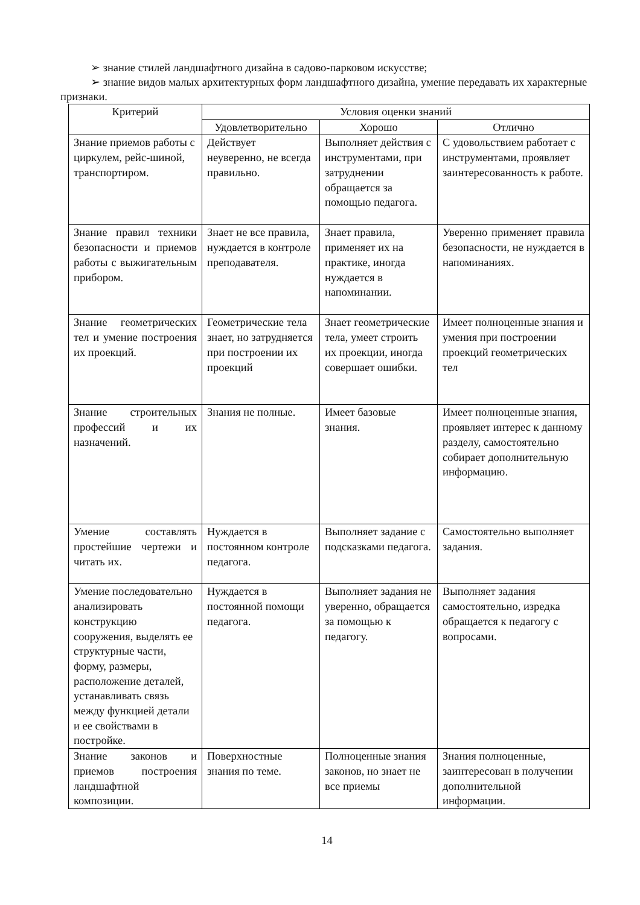➢ знание стилей ландшафтного дизайна в садово-парковом искусстве;
➢ знание видов малых архитектурных форм ландшафтного дизайна, умение передавать их характерные признаки.
| Критерий | Условия оценки знаний | | |
| --- | --- | --- | --- |
| | Удовлетворительно | Хорошо | Отлично |
| Знание приемов работы с циркулем, рейс-шиной, транспортиром. | Действует неуверенно, не всегда правильно. | Выполняет действия с инструментами, при затруднении обращается за помощью педагога. | С удовольствием работает с инструментами, проявляет заинтересованность к работе. |
| Знание правил техники безопасности и приемов работы с выжигательным прибором. | Знает не все правила, нуждается в контроле преподавателя. | Знает правила, применяет их на практике, иногда нуждается в напоминании. | Уверенно применяет правила безопасности, не нуждается в напоминаниях. |
| Знание геометрических тел и умение построения их проекций. | Геометрические тела знает, но затрудняется при построении их проекций | Знает геометрические тела, умеет строить их проекции, иногда совершает ошибки. | Имеет полноценные знания и умения при построении проекций геометрических тел |
| Знание строительных профессий и их назначений. | Знания не полные. | Имеет базовые знания. | Имеет полноценные знания, проявляет интерес к данному разделу, самостоятельно собирает дополнительную информацию. |
| Умение составлять простейшие чертежи и читать их. | Нуждается в постоянном контроле педагога. | Выполняет задание с подсказками педагога. | Самостоятельно выполняет задания. |
| Умение последовательно анализировать конструкцию сооружения, выделять ее структурные части, форму, размеры, расположение деталей, устанавливать связь между функцией детали и ее свойствами в постройке. | Нуждается в постоянной помощи педагога. | Выполняет задания не уверенно, обращается за помощью к педагогу. | Выполняет задания самостоятельно, изредка обращается к педагогу с вопросами. |
| Знание законов и приемов построения ландшафтной композиции. | Поверхностные знания по теме. | Полноценные знания законов, но знает не все приемы | Знания полноценные, заинтересован в получении дополнительной информации. |
14